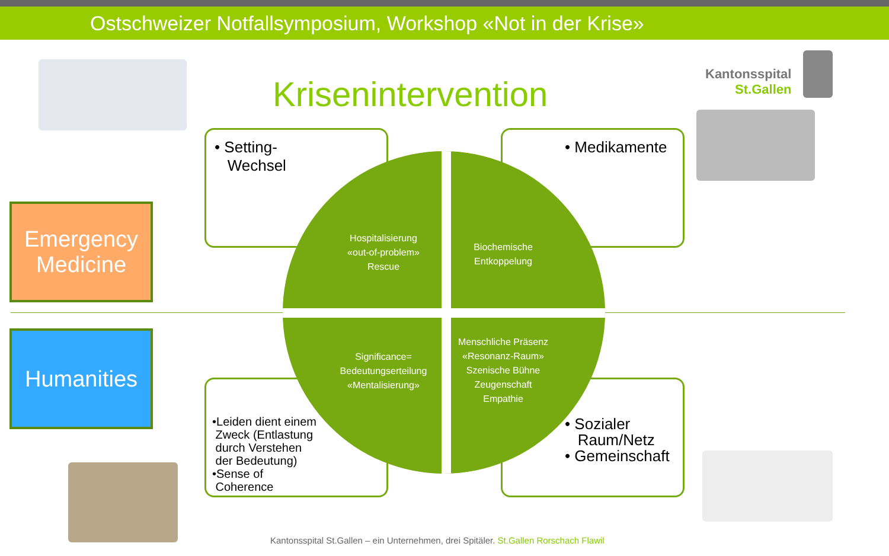Ostschweizer Notfallsymposium, Workshop «Not in der Krise»
Krisenintervention
Kantonsspital
St.Gallen
• Setting-
Wechsel
• Medikamente
•Leiden dient einem
Zweck (Entlastung
durch Verstehen
der Bedeutung)
•Sense of
Coherence
• Sozialer
Raum/Netz
• Gemeinschaft
Hospitalisierung
«out-of-problem»
Rescue
Biochemische
Entkoppelung
Significance=
Bedeutungserteilung
«Mentalisierung»
Menschliche Präsenz
«Resonanz-Raum»
Szenische Bühne
Zeugenschaft
Empathie
Emergency Medicine
Humanities
Kantonsspital St.Gallen – ein Unternehmen, drei Spitäler. St.Gallen Rorschach Flawil